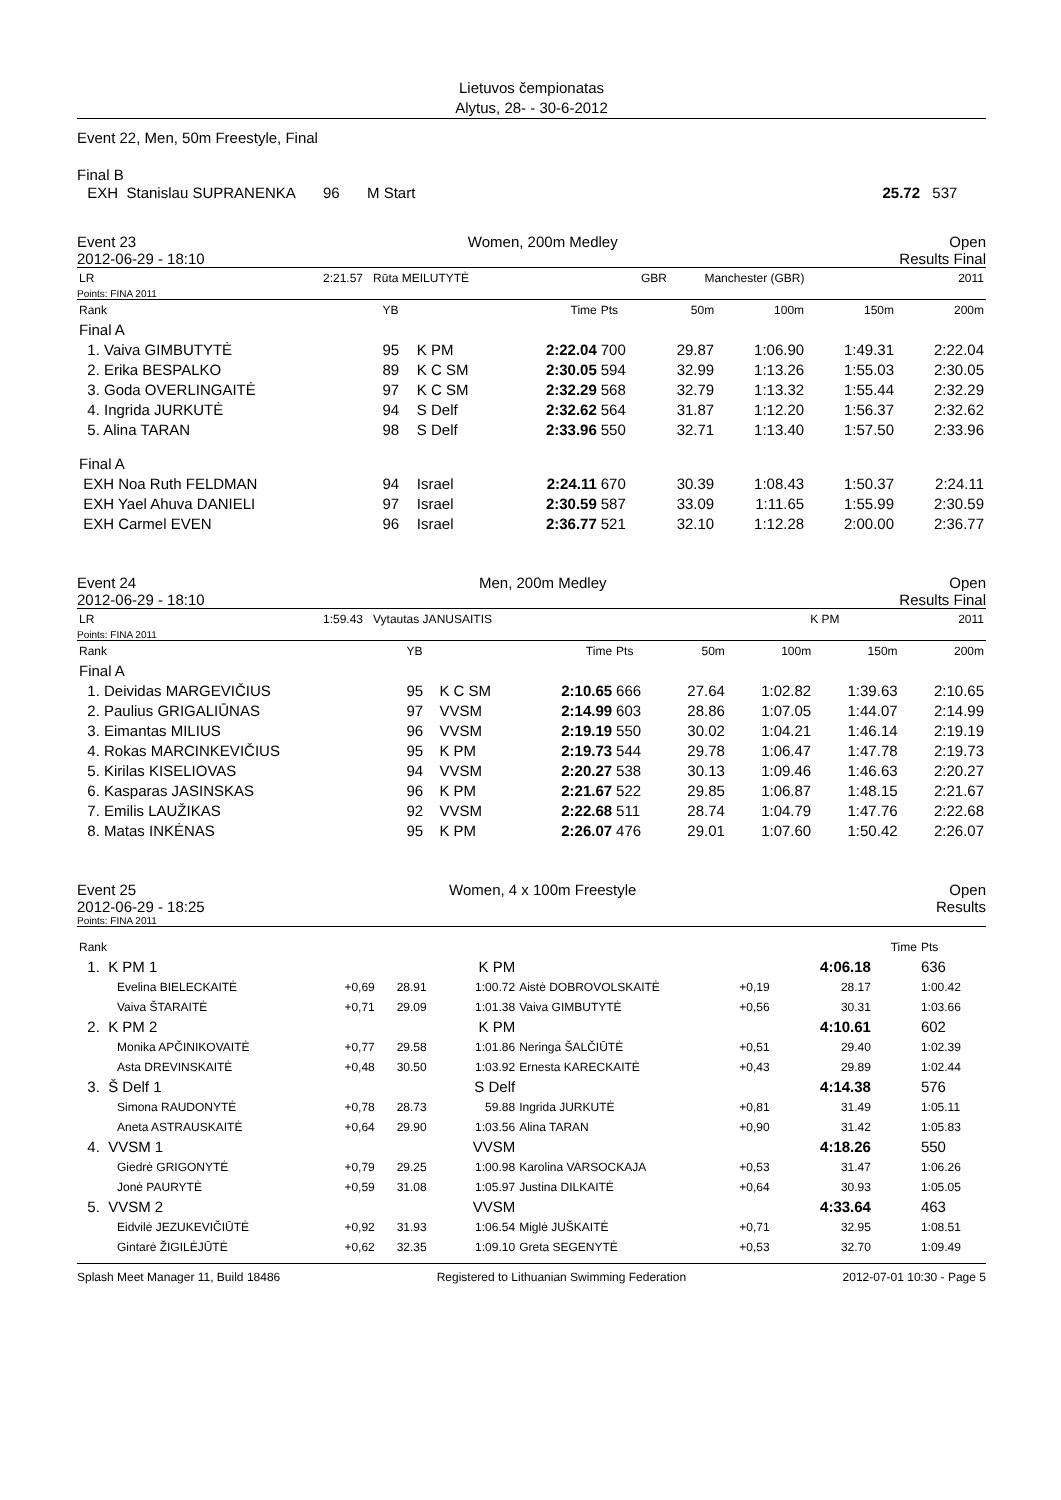Lietuvos čempionatas
Alytus, 28- - 30-6-2012
Event 22, Men, 50m Freestyle, Final
Final B
| EXH Stanislau SUPRANENKA | 96 | M Start | 25.72 | 537 |
Event 23 Women, 200m Medley Open
2012-06-29 - 18:10 Results Final
| LR | 2:21.57 Rūta MEILUTYTĖ | GBR | Manchester (GBR) | 2011 |
Points: FINA 2011
| Rank | YB | | Time | Pts | 50m | 100m | 150m | 200m |
| --- | --- | --- | --- | --- | --- | --- | --- | --- |
| Final A | | | | | | | | |
| 1. Vaiva GIMBUTYTĖ | 95 | K PM | 2:22.04 | 700 | 29.87 | 1:06.90 | 1:49.31 | 2:22.04 |
| 2. Erika BESPALKO | 89 | K C SM | 2:30.05 | 594 | 32.99 | 1:13.26 | 1:55.03 | 2:30.05 |
| 3. Goda OVERLINGAITĖ | 97 | K C SM | 2:32.29 | 568 | 32.79 | 1:13.32 | 1:55.44 | 2:32.29 |
| 4. Ingrida JURKUTĖ | 94 | S Delf | 2:32.62 | 564 | 31.87 | 1:12.20 | 1:56.37 | 2:32.62 |
| 5. Alina TARAN | 98 | S Delf | 2:33.96 | 550 | 32.71 | 1:13.40 | 1:57.50 | 2:33.96 |
| Final A | | | | | | | | |
| EXH Noa Ruth FELDMAN | 94 | Israel | 2:24.11 | 670 | 30.39 | 1:08.43 | 1:50.37 | 2:24.11 |
| EXH Yael Ahuva DANIELI | 97 | Israel | 2:30.59 | 587 | 33.09 | 1:11.65 | 1:55.99 | 2:30.59 |
| EXH Carmel EVEN | 96 | Israel | 2:36.77 | 521 | 32.10 | 1:12.28 | 2:00.00 | 2:36.77 |
Event 24 Men, 200m Medley Open
2012-06-29 - 18:10 Results Final
| LR | 1:59.43 Vytautas JANUSAITIS | K PM | 2011 |
Points: FINA 2011
| Rank | YB | | Time | Pts | 50m | 100m | 150m | 200m |
| --- | --- | --- | --- | --- | --- | --- | --- | --- |
| Final A | | | | | | | | |
| 1. Deividas MARGEVIČIUS | 95 | K C SM | 2:10.65 | 666 | 27.64 | 1:02.82 | 1:39.63 | 2:10.65 |
| 2. Paulius GRIGALIŪNAS | 97 | VVSM | 2:14.99 | 603 | 28.86 | 1:07.05 | 1:44.07 | 2:14.99 |
| 3. Eimantas MILIUS | 96 | VVSM | 2:19.19 | 550 | 30.02 | 1:04.21 | 1:46.14 | 2:19.19 |
| 4. Rokas MARCINKEVIČIUS | 95 | K PM | 2:19.73 | 544 | 29.78 | 1:06.47 | 1:47.78 | 2:19.73 |
| 5. Kirilas KISELIOVAS | 94 | VVSM | 2:20.27 | 538 | 30.13 | 1:09.46 | 1:46.63 | 2:20.27 |
| 6. Kasparas JASINSKAS | 96 | K PM | 2:21.67 | 522 | 29.85 | 1:06.87 | 1:48.15 | 2:21.67 |
| 7. Emilis LAUŽIKAS | 92 | VVSM | 2:22.68 | 511 | 28.74 | 1:04.79 | 1:47.76 | 2:22.68 |
| 8. Matas INKĖNAS | 95 | K PM | 2:26.07 | 476 | 29.01 | 1:07.60 | 1:50.42 | 2:26.07 |
Event 25 Women, 4 x 100m Freestyle Open
2012-06-29 - 18:25 Results
Points: FINA 2011
| Rank | | | | | | | Time | Pts |
| --- | --- | --- | --- | --- | --- | --- | --- | --- |
| 1. K PM 1 | | | K PM | | | 4:06.18 | | 636 |
| Evelina BIELECKAITĖ Vaiva ŠTARAITĖ | +0,69 +0,71 | 28.91 29.09 | 1:00.72 1:01.38 | Aistė DOBROVOLSKAITĖ Vaiva GIMBUTYTĖ | +0,19 +0,56 | 28.17 30.31 | | 1:00.42 1:03.66 |
| 2. K PM 2 | | | K PM | | | 4:10.61 | | 602 |
| Monika APČINIKOVAITĖ Asta DREVINSKAITĖ | +0,77 +0,48 | 29.58 30.50 | 1:01.86 1:03.92 | Neringa ŠALČIŪTĖ Ernesta KARECKAITĖ | +0,51 +0,43 | 29.40 29.89 | | 1:02.39 1:02.44 |
| 3. Š Delf 1 | | | S Delf | | | 4:14.38 | | 576 |
| Simona RAUDONYTĖ Aneta ASTRAUSKAITĖ | +0,78 +0,64 | 28.73 29.90 | 59.88 1:03.56 | Ingrida JURKUTĖ Alina TARAN | +0,81 +0,90 | 31.49 31.42 | | 1:05.11 1:05.83 |
| 4. VVSM 1 | | | VVSM | | | 4:18.26 | | 550 |
| Giedrė GRIGONYTĖ Jonė PAURYTĖ | +0,79 +0,59 | 29.25 31.08 | 1:00.98 1:05.97 | Karolina VARSOCKAJA Justina DILKAITĖ | +0,53 +0,64 | 31.47 30.93 | | 1:06.26 1:05.05 |
| 5. VVSM 2 | | | VVSM | | | 4:33.64 | | 463 |
| Eidvilė JEZUKEVIČIŪTĖ Gintarė ŽIGILĖJŪTĖ | +0,92 +0,62 | 31.93 32.35 | 1:06.54 1:09.10 | Miglė JUŠKAITĖ Greta SEGENYTĖ | +0,71 +0,53 | 32.95 32.70 | | 1:08.51 1:09.49 |
Splash Meet Manager 11, Build 18486 Registered to Lithuanian Swimming Federation 2012-07-01 10:30 - Page 5